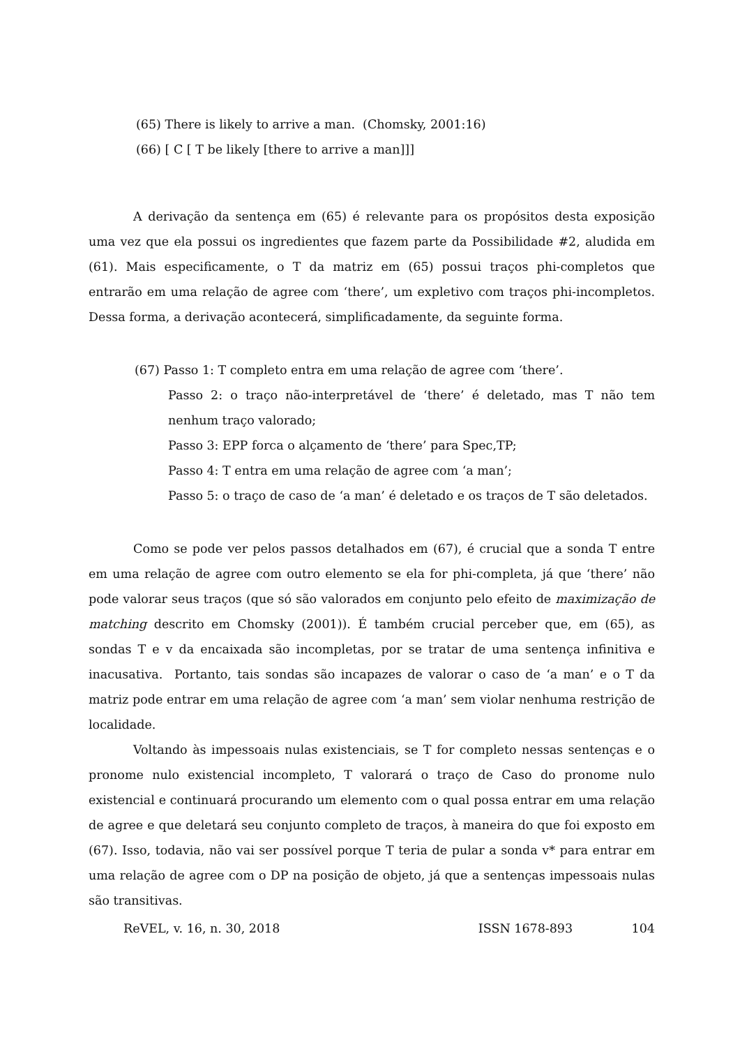(65) There is likely to arrive a man. (Chomsky, 2001:16)
(66) [ C [ T be likely [there to arrive a man]]]
A derivação da sentença em (65) é relevante para os propósitos desta exposição uma vez que ela possui os ingredientes que fazem parte da Possibilidade #2, aludida em (61). Mais especificamente, o T da matriz em (65) possui traços phi-completos que entrarão em uma relação de agree com ‘there’, um expletivo com traços phi-incompletos. Dessa forma, a derivação acontecerá, simplificadamente, da seguinte forma.
(67) Passo 1: T completo entra em uma relação de agree com ‘there’.
Passo 2: o traço não-interpretável de ‘there’ é deletado, mas T não tem nenhum traço valorado;
Passo 3: EPP forca o alçamento de ‘there’ para Spec,TP;
Passo 4: T entra em uma relação de agree com ‘a man’;
Passo 5: o traço de caso de ‘a man’ é deletado e os traços de T são deletados.
Como se pode ver pelos passos detalhados em (67), é crucial que a sonda T entre em uma relação de agree com outro elemento se ela for phi-completa, já que ‘there’ não pode valorar seus traços (que só são valorados em conjunto pelo efeito de maximização de matching descrito em Chomsky (2001)). É também crucial perceber que, em (65), as sondas T e v da encaixada são incompletas, por se tratar de uma sentença infinitiva e inacusativa. Portanto, tais sondas são incapazes de valorar o caso de ‘a man’ e o T da matriz pode entrar em uma relação de agree com ‘a man’ sem violar nenhuma restrição de localidade.
Voltando às impessoais nulas existenciais, se T for completo nessas sentenças e o pronome nulo existencial incompleto, T valorará o traço de Caso do pronome nulo existencial e continuará procurando um elemento com o qual possa entrar em uma relação de agree e que deletará seu conjunto completo de traços, à maneira do que foi exposto em (67). Isso, todavia, não vai ser possível porque T teria de pular a sonda v* para entrar em uma relação de agree com o DP na posição de objeto, já que a sentenças impessoais nulas são transitivas.
ReVEL, v. 16, n. 30, 2018 ISSN 1678-893 104